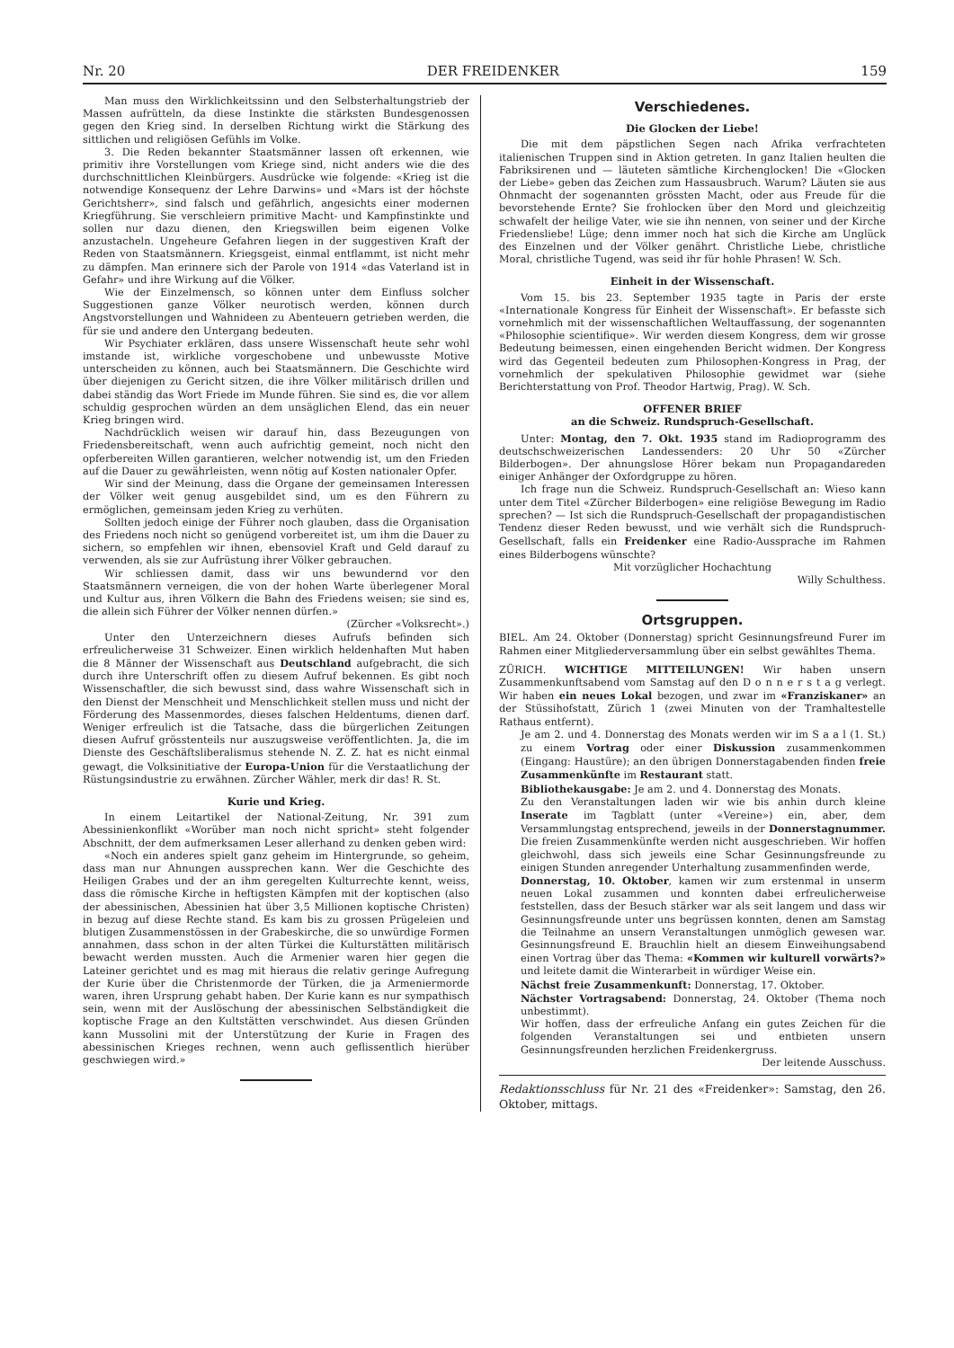Nr. 20 DER FREIDENKER 159
Man muss den Wirklichkeitssinn und den Selbsterhaltungstrieb der Massen aufrütteln, da diese Instinkte die stärksten Bundesgenossen gegen den Krieg sind. In derselben Richtung wirkt die Stärkung des sittlichen und religiösen Gefühls im Volke.
3. Die Reden bekannter Staatsmänner lassen oft erkennen, wie primitiv ihre Vorstellungen vom Kriege sind, nicht anders wie die des durchschnittlichen Kleinbürgers. Ausdrücke wie folgende: «Krieg ist die notwendige Konsequenz der Lehre Darwins» und «Mars ist der hôchste Gerichtsherr», sind falsch und gefährlich, angesichts einer modernen Kriegführung. Sie verschleiern primitive Macht- und Kampfinstinkte und sollen nur dazu dienen, den Kriegswillen beim eigenen Volke anzustacheln. Ungeheure Gefahren liegen in der suggestiven Kraft der Reden von Staatsmännern. Kriegsgeist, einmal entflammt, ist nicht mehr zu dämpfen. Man erinnere sich der Parole von 1914 «das Vaterland ist in Gefahr» und ihre Wirkung auf die Völker.
Wie der Einzelmensch, so können unter dem Einfluss solcher Suggestionen ganze Völker neurotisch werden, können durch Angstvorstellungen und Wahnideen zu Abenteuern getrieben werden, die für sie und andere den Untergang bedeuten.
Wir Psychiater erklären, dass unsere Wissenschaft heute sehr wohl imstande ist, wirkliche vorgeschobene und unbewusste Motive unterscheiden zu können, auch bei Staatsmännern. Die Geschichte wird über diejenigen zu Gericht sitzen, die ihre Völker militärisch drillen und dabei ständig das Wort Friede im Munde führen. Sie sind es, die vor allem schuldig gesprochen würden an dem unsäglichen Elend, das ein neuer Krieg bringen wird.
Nachdrücklich weisen wir darauf hin, dass Bezeugungen von Friedensbereitschaft, wenn auch aufrichtig gemeint, noch nicht den opferbereiten Willen garantieren, welcher notwendig ist, um den Frieden auf die Dauer zu gewährleisten, wenn nötig auf Kosten nationaler Opfer.
Wir sind der Meinung, dass die Organe der gemeinsamen Interessen der Völker weit genug ausgebildet sind, um es den Führern zu ermöglichen, gemeinsam jeden Krieg zu verhüten.
Sollten jedoch einige der Führer noch glauben, dass die Organisation des Friedens noch nicht so genügend vorbereitet ist, um ihm die Dauer zu sichern, so empfehlen wir ihnen, ebensoviel Kraft und Geld darauf zu verwenden, als sie zur Aufrüstung ihrer Völker gebrauchen.
Wir schliessen damit, dass wir uns bewundernd vor den Staatsmännern verneigen, die von der hohen Warte überlegener Moral und Kultur aus, ihren Völkern die Bahn des Friedens weisen; sie sind es, die allein sich Führer der Vôlker nennen dürfen.»
(Zürcher «Volksrecht».)
Unter den Unterzeichnern dieses Aufrufs befinden sich erfreulicherweise 31 Schweizer. Einen wirklich heldenhaften Mut haben die 8 Männer der Wissenschaft aus Deutschland aufgebracht, die sich durch ihre Unterschrift offen zu diesem Aufruf bekennen. Es gibt noch Wissenschaftler, die sich bewusst sind, dass wahre Wissenschaft sich in den Dienst der Menschheit und Menschlichkeit stellen muss und nicht der Förderung des Massenmordes, dieses falschen Heldentums, dienen darf. Weniger erfreulich ist die Tatsache, dass die bürgerlichen Zeitungen diesen Aufruf grösstenteils nur auszugsweise veröffentlichten. Ja, die im Dienste des Geschäftsliberalismus stehende N. Z. Z. hat es nicht einmal gewagt, die Volksinitiative der Europa-Union für die Verstaatlichung der Rüstungsindustrie zu erwähnen. Zürcher Wähler, merk dir das! R. St.
Kurie und Krieg.
In einem Leitartikel der National-Zeitung, Nr. 391 zum Abessinienkonflikt «Worüber man noch nicht spricht» steht folgender Abschnitt, der dem aufmerksamen Leser allerhand zu denken geben wird:
«Noch ein anderes spielt ganz geheim im Hintergrunde, so geheim, dass man nur Ahnungen aussprechen kann. Wer die Geschichte des Heiligen Grabes und der an ihm geregelten Kulturrechte kennt, weiss, dass die römische Kirche in heftigsten Kämpfen mit der koptischen (also der abessinischen, Abessinien hat über 3,5 Millionen koptische Christen) in bezug auf diese Rechte stand. Es kam bis zu grossen Prügeleien und blutigen Zusammenstössen in der Grabeskirche, die so unwürdige Formen annahmen, dass schon in der alten Türkei die Kulturstätten militärisch bewacht werden mussten. Auch die Armenier waren hier gegen die Lateiner gerichtet und es mag mit hieraus die relativ geringe Aufregung der Kurie über die Christenmorde der Türken, die ja Armeniermorde waren, ihren Ursprung gehabt haben. Der Kurie kann es nur sympathisch sein, wenn mit der Auslöschung der abessinischen Selbständigkeit die koptische Frage an den Kultstätten verschwindet. Aus diesen Gründen kann Mussolini mit der Unterstützung der Kurie in Fragen des abessinischen Krieges rechnen, wenn auch geflissentlich hierüber geschwiegen wird.»
Verschiedenes.
Die Glocken der Liebe!
Die mit dem päpstlichen Segen nach Afrika verfrachteten italienischen Truppen sind in Aktion getreten. In ganz Italien heulten die Fabriksirenen und — läuteten sämtliche Kirchenglocken! Die «Glocken der Liebe» geben das Zeichen zum Hassausbruch. Warum? Läuten sie aus Ohnmacht der sogenannten grössten Macht, oder aus Freude für die bevorstehende Ernte? Sie frohlocken über den Mord und gleichzeitig schwafelt der heilige Vater, wie sie ihn nennen, von seiner und der Kirche Friedensliebe! Lüge; denn immer noch hat sich die Kirche am Unglück des Einzelnen und der Völker genährt. Christliche Liebe, christliche Moral, christliche Tugend, was seid ihr für hohle Phrasen! W. Sch.
Einheit in der Wissenschaft.
Vom 15. bis 23. September 1935 tagte in Paris der erste «Internationale Kongress für Einheit der Wissenschaft». Er befasste sich vornehmlich mit der wissenschaftlichen Weltauffassung, der sogenannten «Philosophie scientifique». Wir werden diesem Kongress, dem wir grosse Bedeutung beimessen, einen eingehenden Bericht widmen. Der Kongress wird das Gegenteil bedeuten zum Philosophen-Kongress in Prag, der vornehmlich der spekulativen Philosophie gewidmet war (siehe Berichterstattung von Prof. Theodor Hartwig, Prag). W. Sch.
OFFENER BRIEF
an die Schweiz. Rundspruch-Gesellschaft.
Unter: Montag, den 7. Okt. 1935 stand im Radioprogramm des deutschschweizerischen Landessenders: 20 Uhr 50 «Zürcher Bilderbogen». Der ahnungslose Hörer bekam nun Propagandareden einiger Anhänger der Oxfordgruppe zu hören.
Ich frage nun die Schweiz. Rundspruch-Gesellschaft an: Wieso kann unter dem Titel «Zürcher Bilderbogen» eine religiöse Bewegung im Radio sprechen? — Ist sich die Rundspruch-Gesellschaft der propagandistischen Tendenz dieser Reden bewusst, und wie verhält sich die Rundspruch-Gesellschaft, falls ein Freidenker eine Radio-Aussprache im Rahmen eines Bilderbogens wünschte?
Mit vorzüglicher Hochachtung
Willy Schulthess.
Ortsgruppen.
BIEL. Am 24. Oktober (Donnerstag) spricht Gesinnungsfreund Furer im Rahmen einer Mitgliederversammlung über ein selbst gewähltes Thema.
ZÜRICH. WICHTIGE MITTEILUNGEN! Wir haben unsern Zusammenkunftsabend vom Samstag auf den D o n n e r s t a g verlegt. Wir haben ein neues Lokal bezogen, und zwar im «Franziskaner» an der Stüssihofstatt, Zürich 1 (zwei Minuten von der Tramhaltestelle Rathaus entfernt).
Je am 2. und 4. Donnerstag des Monats werden wir im S a a l (1. St.) zu einem Vortrag oder einer Diskussion zusammenkommen (Eingang: Haustüre); an den übrigen Donnerstagabenden finden freie Zusammenkünfte im Restaurant statt.
Bibliothekausgabe: Je am 2. und 4. Donnerstag des Monats.
Zu den Veranstaltungen laden wir wie bis anhin durch kleine Inserate im Tagblatt (unter «Vereine») ein, aber, dem Versammlungstag entsprechend, jeweils in der Donnerstagnummer. Die freien Zusammenkünfte werden nicht ausgeschrieben. Wir hoffen gleichwohl, dass sich jeweils eine Schar Gesinnungsfreunde zu einigen Stunden anregender Unterhaltung zusammenfinden werde,
Donnerstag, 10. Oktober, kamen wir zum erstenmal in unserm neuen Lokal zusammen und konnten dabei erfreulicherweise feststellen, dass der Besuch stärker war als seit langem und dass wir Gesinnungsfreunde unter uns begrüssen konnten, denen am Samstag die Teilnahme an unsern Veranstaltungen unmöglich gewesen war. Gesinnungsfreund E. Brauchlin hielt an diesem Einweihungsabend einen Vortrag über das Thema: «Kommen wir kulturell vorwärts?» und leitete damit die Winterarbeit in würdiger Weise ein.
Nächst freie Zusammenkunft: Donnerstag, 17. Oktober.
Nächster Vortragsabend: Donnerstag, 24. Oktober (Thema noch unbestimmt).
Wir hoffen, dass der erfreuliche Anfang ein gutes Zeichen für die folgenden Veranstaltungen sei und entbieten unsern Gesinnungsfreunden herzlichen Freidenkergruss.
Der leitende Ausschuss.
Redaktionsschluss für Nr. 21 des «Freidenker»: Samstag, den 26. Oktober, mittags.